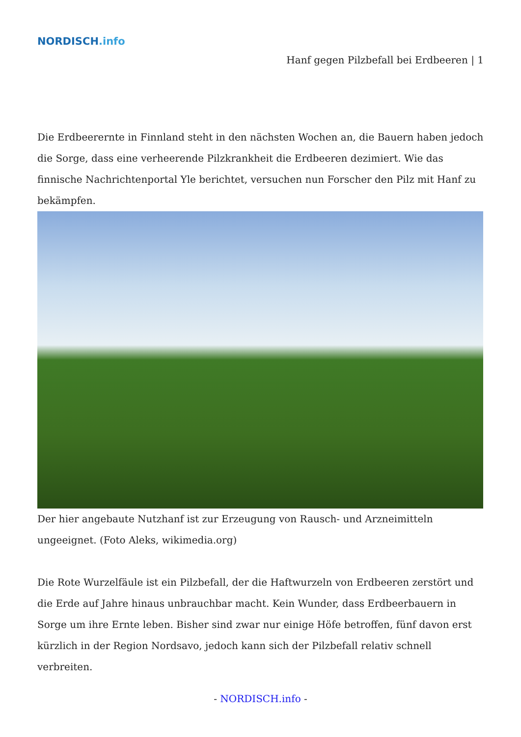NORDISCH.info
Hanf gegen Pilzbefall bei Erdbeeren | 1
Die Erdbeerernte in Finnland steht in den nächsten Wochen an, die Bauern haben jedoch die Sorge, dass eine verheerende Pilzkrankheit die Erdbeeren dezimiert. Wie das finnische Nachrichtenportal Yle berichtet, versuchen nun Forscher den Pilz mit Hanf zu bekämpfen.
Der hier angebaute Nutzhanf ist zur Erzeugung von Rausch- und Arzneimitteln ungeeignet. (Foto Aleks, wikimedia.org)
Die Rote Wurzelfäule ist ein Pilzbefall, der die Haftwurzeln von Erdbeeren zerstört und die Erde auf Jahre hinaus unbrauchbar macht. Kein Wunder, dass Erdbeerbauern in Sorge um ihre Ernte leben. Bisher sind zwar nur einige Höfe betroffen, fünf davon erst kürzlich in der Region Nordsavo, jedoch kann sich der Pilzbefall relativ schnell verbreiten.
- NORDISCH.info -